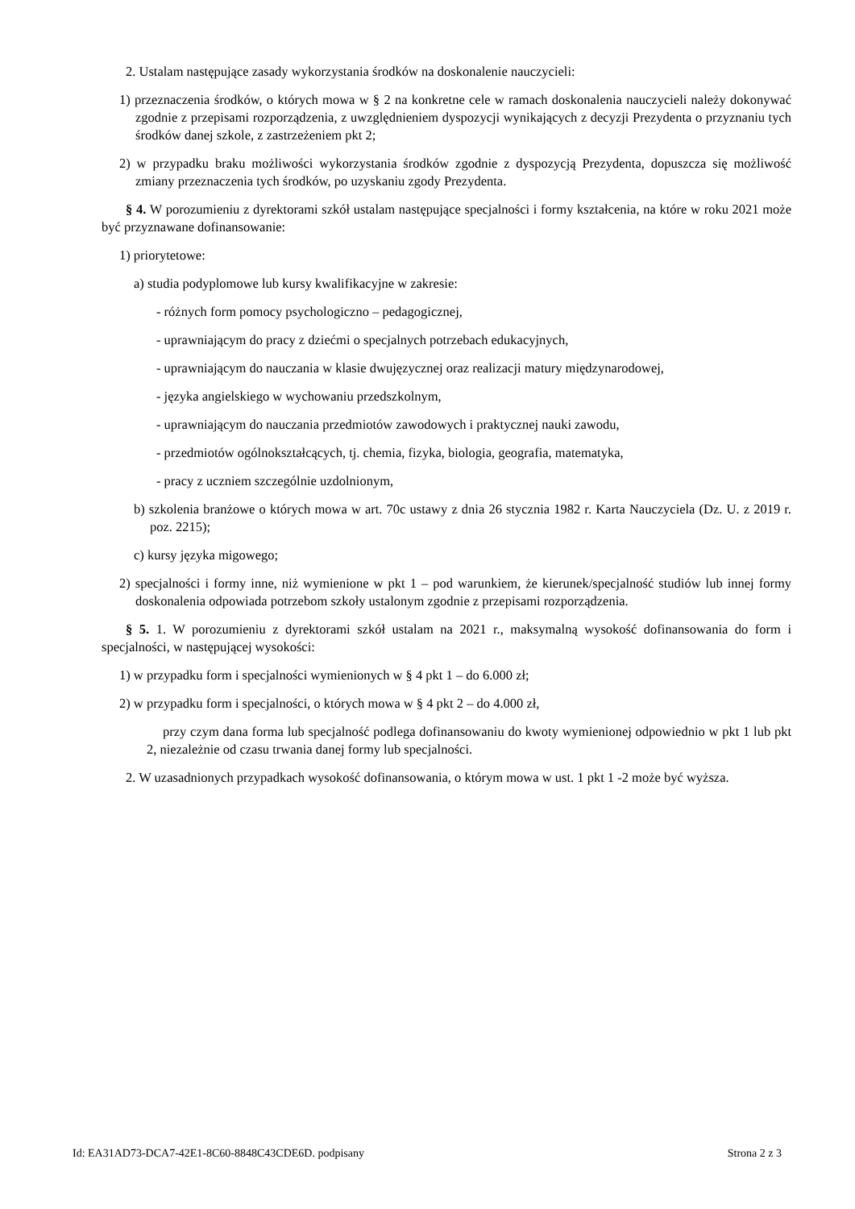2. Ustalam następujące zasady wykorzystania środków na doskonalenie nauczycieli:
1) przeznaczenia środków, o których mowa w § 2 na konkretne cele w ramach doskonalenia nauczycieli należy dokonywać zgodnie z przepisami rozporządzenia, z uwzględnieniem dyspozycji wynikających z decyzji Prezydenta o przyznaniu tych środków danej szkole, z zastrzeżeniem pkt 2;
2) w przypadku braku możliwości wykorzystania środków zgodnie z dyspozycją Prezydenta, dopuszcza się możliwość zmiany przeznaczenia tych środków, po uzyskaniu zgody Prezydenta.
§ 4. W porozumieniu z dyrektorami szkół ustalam następujące specjalności i formy kształcenia, na które w roku 2021 może być przyznawane dofinansowanie:
1) priorytetowe:
a) studia podyplomowe lub kursy kwalifikacyjne w zakresie:
- różnych form pomocy psychologiczno – pedagogicznej,
- uprawniającym do pracy z dziećmi o specjalnych potrzebach edukacyjnych,
- uprawniającym do nauczania w klasie dwujęzycznej oraz realizacji matury międzynarodowej,
- języka angielskiego w wychowaniu przedszkolnym,
- uprawniającym do nauczania przedmiotów zawodowych i praktycznej nauki zawodu,
- przedmiotów ogólnokształcących, tj. chemia, fizyka, biologia, geografia, matematyka,
- pracy z uczniem szczególnie uzdolnionym,
b) szkolenia branżowe o których mowa w art. 70c ustawy z dnia 26 stycznia 1982 r. Karta Nauczyciela (Dz. U. z 2019 r. poz. 2215);
c) kursy języka migowego;
2) specjalności i formy inne, niż wymienione w pkt 1 – pod warunkiem, że kierunek/specjalność studiów lub innej formy doskonalenia odpowiada potrzebom szkoły ustalonym zgodnie z przepisami rozporządzenia.
§ 5. 1. W porozumieniu z dyrektorami szkół ustalam na 2021 r., maksymalną wysokość dofinansowania do form i specjalności, w następującej wysokości:
1) w przypadku form i specjalności wymienionych w § 4 pkt 1 – do 6.000 zł;
2) w przypadku form i specjalności, o których mowa w § 4 pkt 2 – do 4.000 zł,
przy czym dana forma lub specjalność podlega dofinansowaniu do kwoty wymienionej odpowiednio w pkt 1 lub pkt 2, niezależnie od czasu trwania danej formy lub specjalności.
2. W uzasadnionych przypadkach wysokość dofinansowania, o którym mowa w ust. 1 pkt 1 -2 może być wyższa.
Id: EA31AD73-DCA7-42E1-8C60-8848C43CDE6D. podpisany Strona 2 z 3